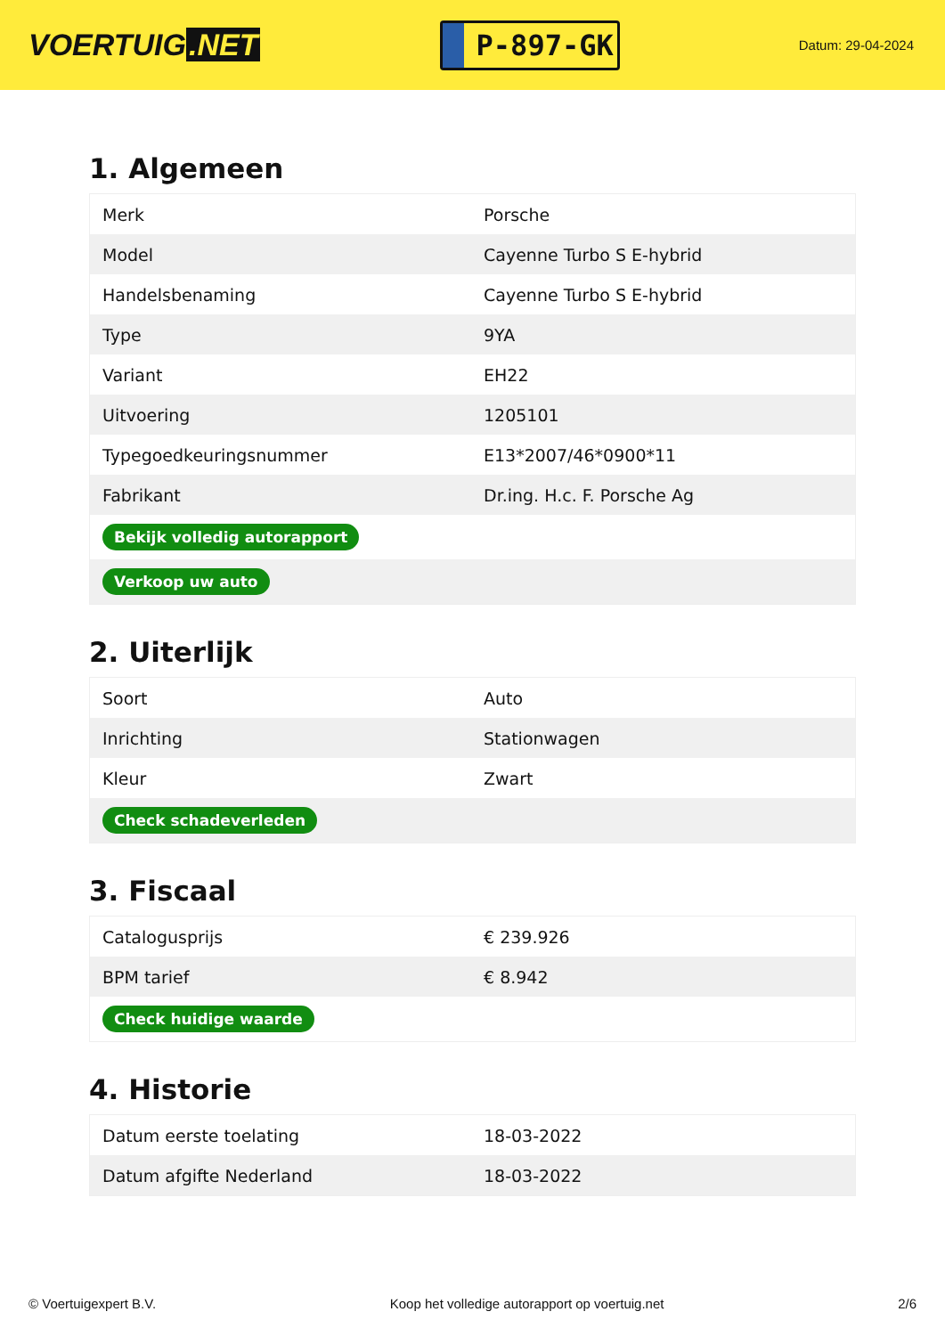VOERTUIG.NET
P-897-GK
Datum: 29-04-2024
1. Algemeen
| Merk | Porsche |
| Model | Cayenne Turbo S E-hybrid |
| Handelsbenaming | Cayenne Turbo S E-hybrid |
| Type | 9YA |
| Variant | EH22 |
| Uitvoering | 1205101 |
| Typegoedkeuringsnummer | E13*2007/46*0900*11 |
| Fabrikant | Dr.ing. H.c. F. Porsche Ag |
| Bekijk volledig autorapport | |
| Verkoop uw auto | |
2. Uiterlijk
| Soort | Auto |
| Inrichting | Stationwagen |
| Kleur | Zwart |
| Check schadeverleden | |
3. Fiscaal
| Catalogusprijs | € 239.926 |
| BPM tarief | € 8.942 |
| Check huidige waarde | |
4. Historie
| Datum eerste toelating | 18-03-2022 |
| Datum afgifte Nederland | 18-03-2022 |
© Voertuigexpert B.V. Koop het volledige autorapport op voertuig.net 2/6